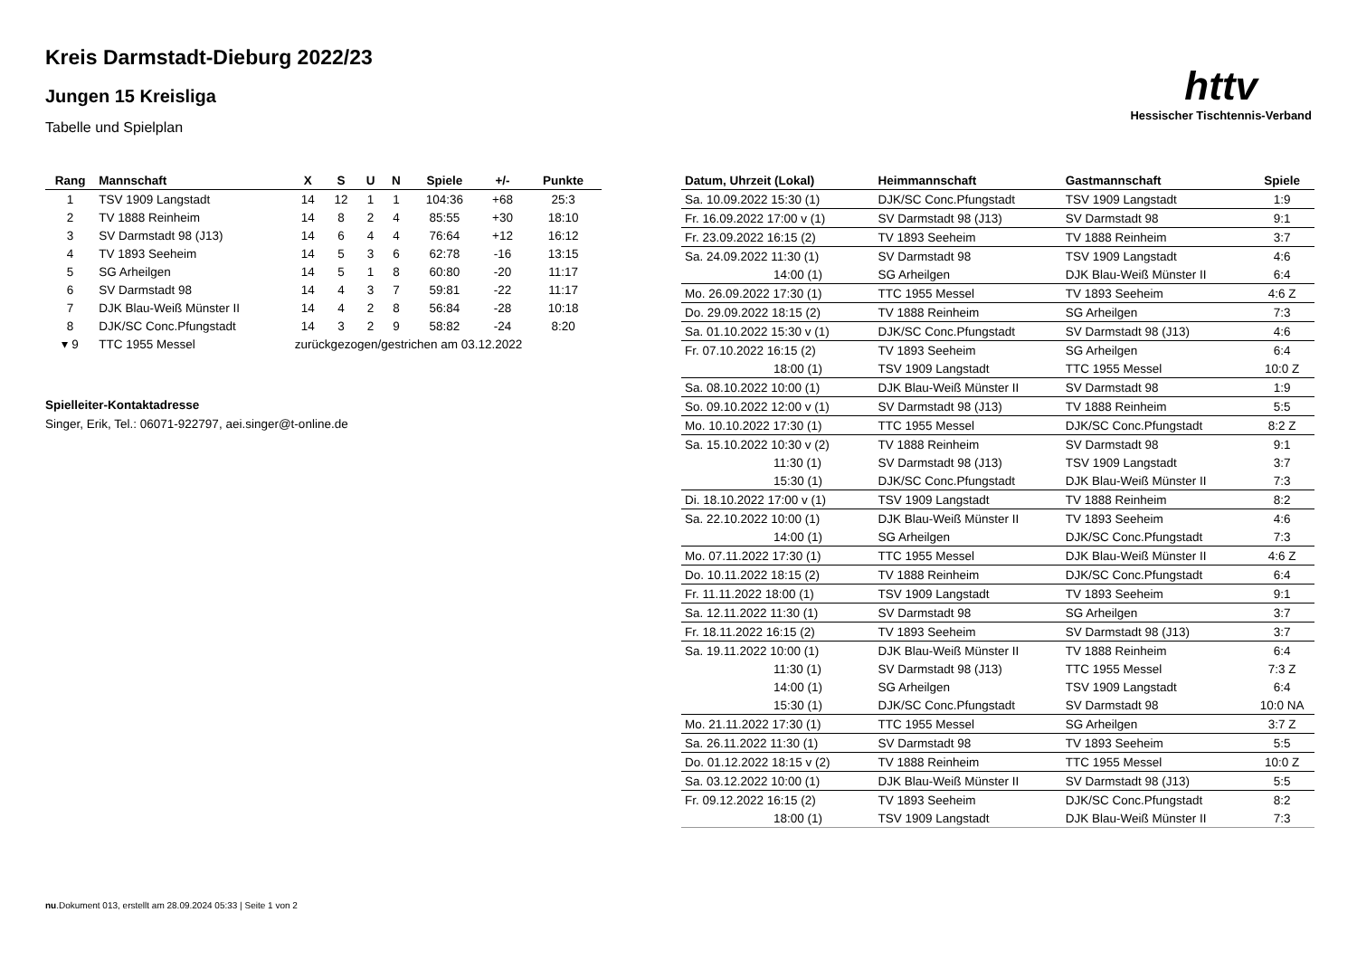Kreis Darmstadt-Dieburg 2022/23
Jungen 15 Kreisliga
Tabelle und Spielplan
httv
Hessischer Tischtennis-Verband
| Rang | Mannschaft | X | S | U | N | Spiele | +/- | Punkte |
| --- | --- | --- | --- | --- | --- | --- | --- | --- |
| 1 | TSV 1909 Langstadt | 14 | 12 | 1 | 1 | 104:36 | +68 | 25:3 |
| 2 | TV 1888 Reinheim | 14 | 8 | 2 | 4 | 85:55 | +30 | 18:10 |
| 3 | SV Darmstadt 98 (J13) | 14 | 6 | 4 | 4 | 76:64 | +12 | 16:12 |
| 4 | TV 1893 Seeheim | 14 | 5 | 3 | 6 | 62:78 | -16 | 13:15 |
| 5 | SG Arheilgen | 14 | 5 | 1 | 8 | 60:80 | -20 | 11:17 |
| 6 | SV Darmstadt 98 | 14 | 4 | 3 | 7 | 59:81 | -22 | 11:17 |
| 7 | DJK Blau-Weiß Münster II | 14 | 4 | 2 | 8 | 56:84 | -28 | 10:18 |
| 8 | DJK/SC Conc.Pfungstadt | 14 | 3 | 2 | 9 | 58:82 | -24 | 8:20 |
| ▾ 9 | TTC 1955 Messel | zurückgezogen/gestrichen am 03.12.2022 | | | | | | |
Spielleiter-Kontaktadresse
Singer, Erik, Tel.: 06071-922797, aei.singer@t-online.de
| Datum, Uhrzeit (Lokal) | Heimmannschaft | Gastmannschaft | Spiele |
| --- | --- | --- | --- |
| Sa. 10.09.2022 15:30 (1) | DJK/SC Conc.Pfungstadt | TSV 1909 Langstadt | 1:9 |
| Fr. 16.09.2022 17:00 v (1) | SV Darmstadt 98 (J13) | SV Darmstadt 98 | 9:1 |
| Fr. 23.09.2022 16:15 (2) | TV 1893 Seeheim | TV 1888 Reinheim | 3:7 |
| Sa. 24.09.2022 11:30 (1) | SV Darmstadt 98 | TSV 1909 Langstadt | 4:6 |
| 14:00 (1) | SG Arheilgen | DJK Blau-Weiß Münster II | 6:4 |
| Mo. 26.09.2022 17:30 (1) | TTC 1955 Messel | TV 1893 Seeheim | 4:6 Z |
| Do. 29.09.2022 18:15 (2) | TV 1888 Reinheim | SG Arheilgen | 7:3 |
| Sa. 01.10.2022 15:30 v (1) | DJK/SC Conc.Pfungstadt | SV Darmstadt 98 (J13) | 4:6 |
| Fr. 07.10.2022 16:15 (2) | TV 1893 Seeheim | SG Arheilgen | 6:4 |
| 18:00 (1) | TSV 1909 Langstadt | TTC 1955 Messel | 10:0 Z |
| Sa. 08.10.2022 10:00 (1) | DJK Blau-Weiß Münster II | SV Darmstadt 98 | 1:9 |
| So. 09.10.2022 12:00 v (1) | SV Darmstadt 98 (J13) | TV 1888 Reinheim | 5:5 |
| Mo. 10.10.2022 17:30 (1) | TTC 1955 Messel | DJK/SC Conc.Pfungstadt | 8:2 Z |
| Sa. 15.10.2022 10:30 v (2) | TV 1888 Reinheim | SV Darmstadt 98 | 9:1 |
| 11:30 (1) | SV Darmstadt 98 (J13) | TSV 1909 Langstadt | 3:7 |
| 15:30 (1) | DJK/SC Conc.Pfungstadt | DJK Blau-Weiß Münster II | 7:3 |
| Di. 18.10.2022 17:00 v (1) | TSV 1909 Langstadt | TV 1888 Reinheim | 8:2 |
| Sa. 22.10.2022 10:00 (1) | DJK Blau-Weiß Münster II | TV 1893 Seeheim | 4:6 |
| 14:00 (1) | SG Arheilgen | DJK/SC Conc.Pfungstadt | 7:3 |
| Mo. 07.11.2022 17:30 (1) | TTC 1955 Messel | DJK Blau-Weiß Münster II | 4:6 Z |
| Do. 10.11.2022 18:15 (2) | TV 1888 Reinheim | DJK/SC Conc.Pfungstadt | 6:4 |
| Fr. 11.11.2022 18:00 (1) | TSV 1909 Langstadt | TV 1893 Seeheim | 9:1 |
| Sa. 12.11.2022 11:30 (1) | SV Darmstadt 98 | SG Arheilgen | 3:7 |
| Fr. 18.11.2022 16:15 (2) | TV 1893 Seeheim | SV Darmstadt 98 (J13) | 3:7 |
| Sa. 19.11.2022 10:00 (1) | DJK Blau-Weiß Münster II | TV 1888 Reinheim | 6:4 |
| 11:30 (1) | SV Darmstadt 98 (J13) | TTC 1955 Messel | 7:3 Z |
| 14:00 (1) | SG Arheilgen | TSV 1909 Langstadt | 6:4 |
| 15:30 (1) | DJK/SC Conc.Pfungstadt | SV Darmstadt 98 | 10:0 NA |
| Mo. 21.11.2022 17:30 (1) | TTC 1955 Messel | SG Arheilgen | 3:7 Z |
| Sa. 26.11.2022 11:30 (1) | SV Darmstadt 98 | TV 1893 Seeheim | 5:5 |
| Do. 01.12.2022 18:15 v (2) | TV 1888 Reinheim | TTC 1955 Messel | 10:0 Z |
| Sa. 03.12.2022 10:00 (1) | DJK Blau-Weiß Münster II | SV Darmstadt 98 (J13) | 5:5 |
| Fr. 09.12.2022 16:15 (2) | TV 1893 Seeheim | DJK/SC Conc.Pfungstadt | 8:2 |
| 18:00 (1) | TSV 1909 Langstadt | DJK Blau-Weiß Münster II | 7:3 |
nu.Dokument 013, erstellt am 28.09.2024 05:33 | Seite 1 von 2